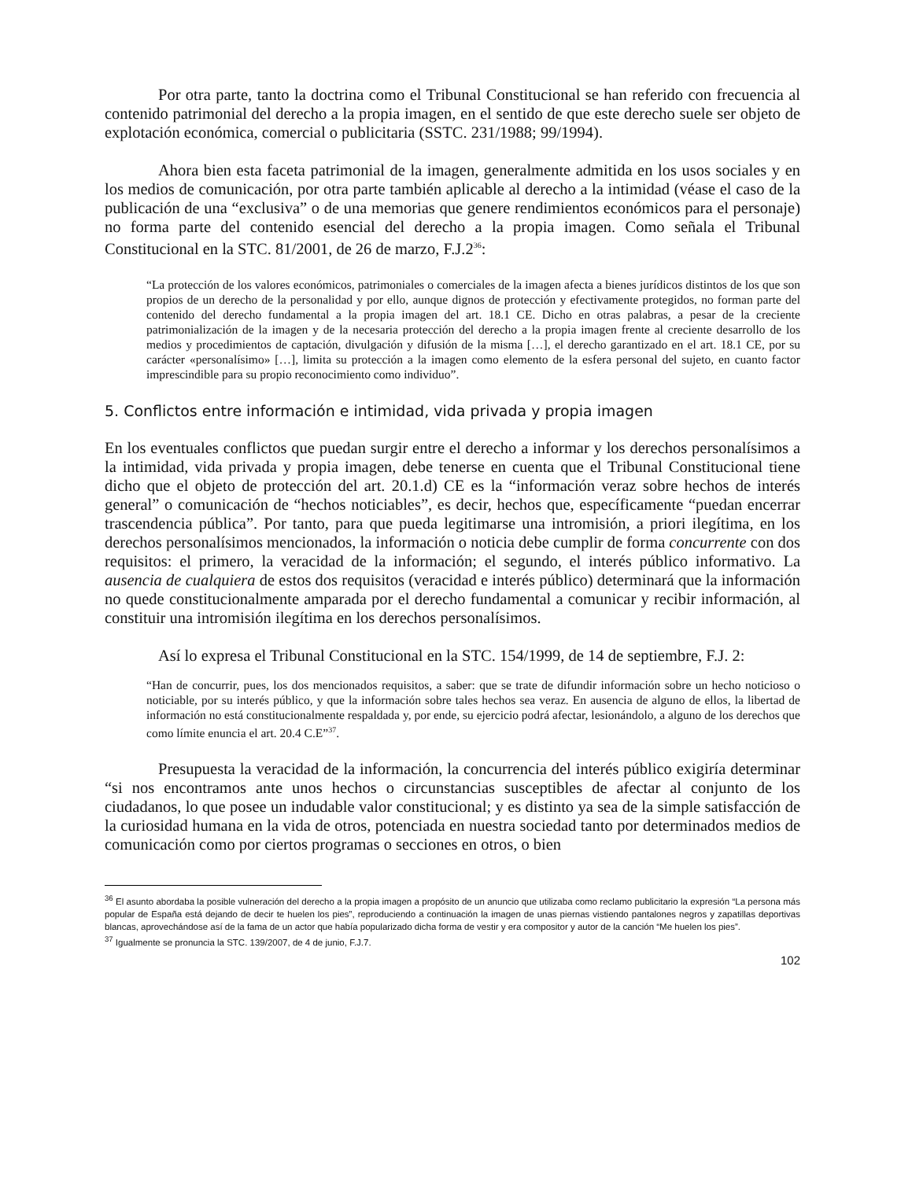Por otra parte, tanto la doctrina como el Tribunal Constitucional se han referido con frecuencia al contenido patrimonial del derecho a la propia imagen, en el sentido de que este derecho suele ser objeto de explotación económica, comercial o publicitaria (SSTC. 231/1988; 99/1994).
Ahora bien esta faceta patrimonial de la imagen, generalmente admitida en los usos sociales y en los medios de comunicación, por otra parte también aplicable al derecho a la intimidad (véase el caso de la publicación de una “exclusiva” o de una memorias que genere rendimientos económicos para el personaje) no forma parte del contenido esencial del derecho a la propia imagen. Como señala el Tribunal Constitucional en la STC. 81/2001, de 26 de marzo, F.J.2<sup>36</sup>:
“La protección de los valores económicos, patrimoniales o comerciales de la imagen afecta a bienes jurídicos distintos de los que son propios de un derecho de la personalidad y por ello, aunque dignos de protección y efectivamente protegidos, no forman parte del contenido del derecho fundamental a la propia imagen del art. 18.1 CE. Dicho en otras palabras, a pesar de la creciente patrimonialización de la imagen y de la necesaria protección del derecho a la propia imagen frente al creciente desarrollo de los medios y procedimientos de captación, divulgación y difusión de la misma […], el derecho garantizado en el art. 18.1 CE, por su carácter «personalísimo» […], limita su protección a la imagen como elemento de la esfera personal del sujeto, en cuanto factor imprescindible para su propio reconocimiento como individuo”.
5. Conflictos entre información e intimidad, vida privada y propia imagen
En los eventuales conflictos que puedan surgir entre el derecho a informar y los derechos personalísimos a la intimidad, vida privada y propia imagen, debe tenerse en cuenta que el Tribunal Constitucional tiene dicho que el objeto de protección del art. 20.1.d) CE es la “información veraz sobre hechos de interés general” o comunicación de “hechos noticiables”, es decir, hechos que, específicamente “puedan encerrar trascendencia pública”. Por tanto, para que pueda legitimarse una intromisión, a priori ilegítima, en los derechos personalísimos mencionados, la información o noticia debe cumplir de forma concurrente con dos requisitos: el primero, la veracidad de la información; el segundo, el interés público informativo. La ausencia de cualquiera de estos dos requisitos (veracidad e interés público) determinará que la información no quede constitucionalmente amparada por el derecho fundamental a comunicar y recibir información, al constituir una intromisión ilegítima en los derechos personalísimos.
Así lo expresa el Tribunal Constitucional en la STC. 154/1999, de 14 de septiembre, F.J. 2:
“Han de concurrir, pues, los dos mencionados requisitos, a saber: que se trate de difundir información sobre un hecho noticioso o noticiable, por su interés público, y que la información sobre tales hechos sea veraz. En ausencia de alguno de ellos, la libertad de información no está constitucionalmente respaldada y, por ende, su ejercicio podrá afectar, lesionándolo, a alguno de los derechos que como límite enuncia el art. 20.4 C.E”<sup>37</sup>.
Presupuesta la veracidad de la información, la concurrencia del interés público exigiría determinar “si nos encontramos ante unos hechos o circunstancias susceptibles de afectar al conjunto de los ciudadanos, lo que posee un indudable valor constitucional; y es distinto ya sea de la simple satisfacción de la curiosidad humana en la vida de otros, potenciada en nuestra sociedad tanto por determinados medios de comunicación como por ciertos programas o secciones en otros, o bien
<sup>36</sup> El asunto abordaba la posible vulneración del derecho a la propia imagen a propósito de un anuncio que utilizaba como reclamo publicitario la expresión “La persona más popular de España está dejando de decir te huelen los pies”, reproduciendo a continuación la imagen de unas piernas vistiendo pantalones negros y zapatillas deportivas blancas, aprovechándose así de la fama de un actor que había popularizado dicha forma de vestir y era compositor y autor de la canción “Me huelen los pies”.
<sup>37</sup> Igualmente se pronuncia la STC. 139/2007, de 4 de junio, F.J.7.
102